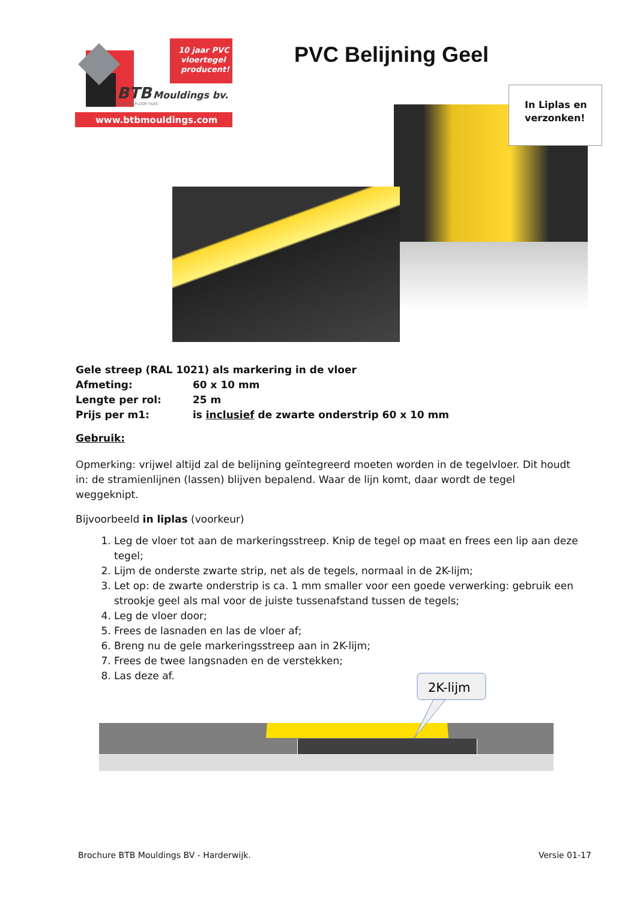10 jaar PVC
vloertegel
producent!
BTB
Mouldings bv.
FLEXIBLE FLOOR TILES
www.btbmouldings.com
PVC Belijning Geel
In Liplas en
verzonken!
Gele streep (RAL 1021) als markering in de vloer
Afmeting: 60 x 10 mm
Lengte per rol: 25 m
Prijs per m1: is inclusief de zwarte onderstrip 60 x 10 mm
Gebruik:
Opmerking: vrijwel altijd zal de belijning geïntegreerd moeten worden in de tegelvloer. Dit houdt in: de stramienlijnen (lassen) blijven bepalend. Waar de lijn komt, daar wordt de tegel weggeknipt.
Bijvoorbeeld in liplas (voorkeur)
1. Leg de vloer tot aan de markeringsstreep. Knip de tegel op maat en frees een lip aan deze tegel;
2. Lijm de onderste zwarte strip, net als de tegels, normaal in de 2K-lijm;
3. Let op: de zwarte onderstrip is ca. 1 mm smaller voor een goede verwerking: gebruik een strookje geel als mal voor de juiste tussenafstand tussen de tegels;
4. Leg de vloer door;
5. Frees de lasnaden en las de vloer af;
6. Breng nu de gele markeringsstreep aan in 2K-lijm;
7. Frees de twee langsnaden en de verstekken;
8. Las deze af.
2K-lijm
Brochure BTB Mouldings BV - Harderwijk.
Versie 01-17